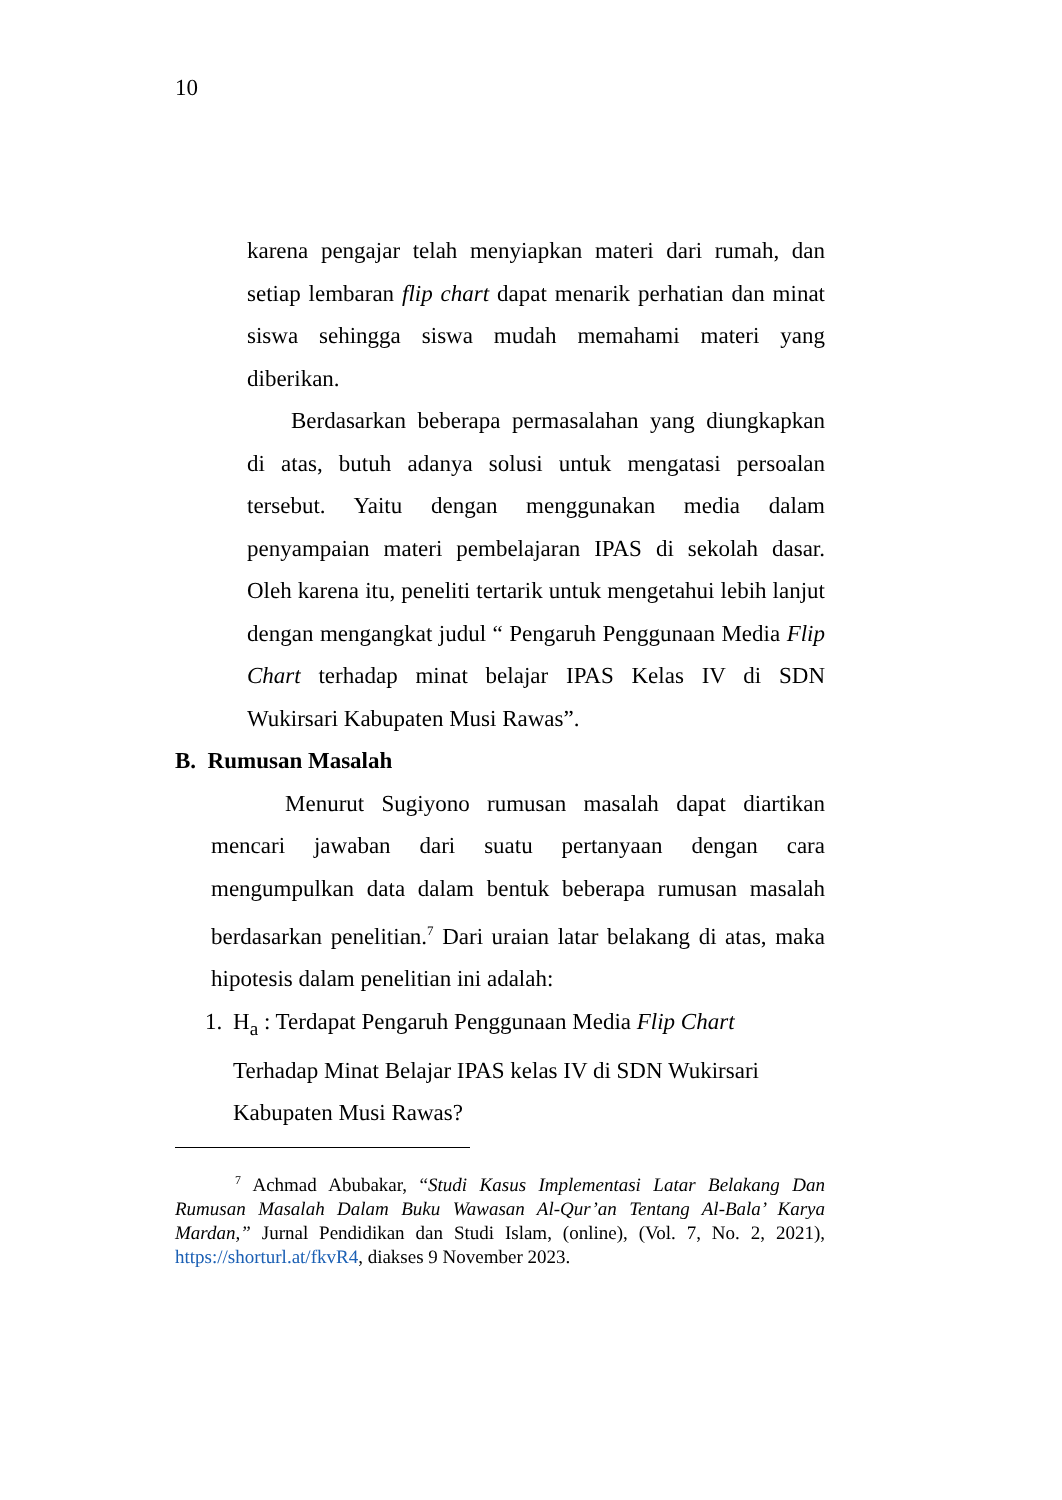10
karena pengajar telah menyiapkan materi dari rumah, dan setiap lembaran flip chart dapat menarik perhatian dan minat siswa sehingga siswa mudah memahami materi yang diberikan.
Berdasarkan beberapa permasalahan yang diungkapkan di atas, butuh adanya solusi untuk mengatasi persoalan tersebut. Yaitu dengan menggunakan media dalam penyampaian materi pembelajaran IPAS di sekolah dasar. Oleh karena itu, peneliti tertarik untuk mengetahui lebih lanjut dengan mengangkat judul “ Pengaruh Penggunaan Media Flip Chart terhadap minat belajar IPAS Kelas IV di SDN Wukirsari Kabupaten Musi Rawas”.
B. Rumusan Masalah
Menurut Sugiyono rumusan masalah dapat diartikan mencari jawaban dari suatu pertanyaan dengan cara mengumpulkan data dalam bentuk beberapa rumusan masalah berdasarkan penelitian.<sup>7</sup> Dari uraian latar belakang di atas, maka hipotesis dalam penelitian ini adalah:
1. H<sub>a</sub> : Terdapat Pengaruh Penggunaan Media Flip Chart Terhadap Minat Belajar IPAS kelas IV di SDN Wukirsari Kabupaten Musi Rawas?
<sup>7</sup> Achmad Abubakar, “Studi Kasus Implementasi Latar Belakang Dan Rumusan Masalah Dalam Buku Wawasan Al-Qur’an Tentang Al-Bala’ Karya Mardan,” Jurnal Pendidikan dan Studi Islam, (online), (Vol. 7, No. 2, 2021), https://shorturl.at/fkvR4, diakses 9 November 2023.